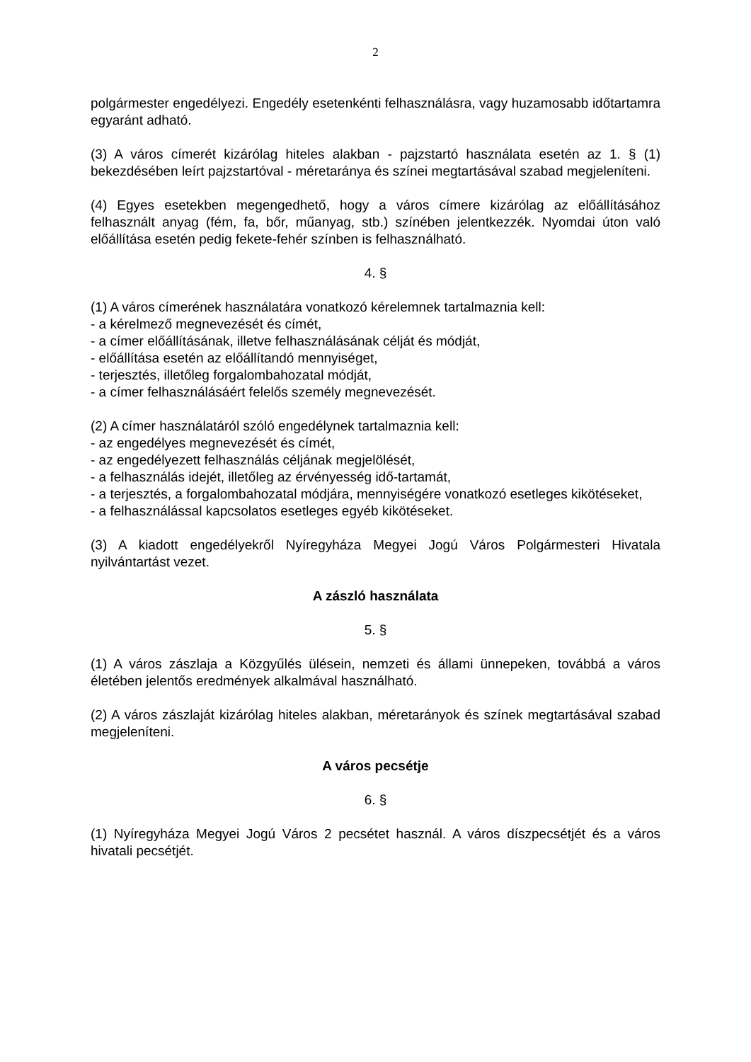2
polgármester engedélyezi. Engedély esetenkénti felhasználásra, vagy huzamosabb időtartamra egyaránt adható.
(3) A város címerét kizárólag hiteles alakban - pajzstartó használata esetén az 1. § (1) bekezdésében leírt pajzstartóval - méretaránya és színei megtartásával szabad megjeleníteni.
(4) Egyes esetekben megengedhető, hogy a város címere kizárólag az előállításához felhasznált anyag (fém, fa, bőr, műanyag, stb.) színében jelentkezzék. Nyomdai úton való előállítása esetén pedig fekete-fehér színben is felhasználható.
4. §
(1) A város címerének használatára vonatkozó kérelemnek tartalmaznia kell:
- a kérelmező megnevezését és címét,
- a címer előállításának, illetve felhasználásának célját és módját,
- előállítása esetén az előállítandó mennyiséget,
- terjesztés, illetőleg forgalombahozatal módját,
- a címer felhasználásáért felelős személy megnevezését.
(2) A címer használatáról szóló engedélynek tartalmaznia kell:
- az engedélyes megnevezését és címét,
- az engedélyezett felhasználás céljának megjelölését,
- a felhasználás idejét, illetőleg az érvényesség idő-tartamát,
- a terjesztés, a forgalombahozatal módjára, mennyiségére vonatkozó esetleges kikötéseket,
- a felhasználással kapcsolatos esetleges egyéb kikötéseket.
(3) A kiadott engedélyekről Nyíregyháza Megyei Jogú Város Polgármesteri Hivatala nyilvántartást vezet.
A zászló használata
5. §
(1) A város zászlaja a Közgyűlés ülésein, nemzeti és állami ünnepeken, továbbá a város életében jelentős eredmények alkalmával használható.
(2) A város zászlaját kizárólag hiteles alakban, méretarányok és színek megtartásával szabad megjeleníteni.
A város pecsétje
6. §
(1) Nyíregyháza Megyei Jogú Város 2 pecsétet használ. A város díszpecsétjét és a város hivatali pecsétjét.